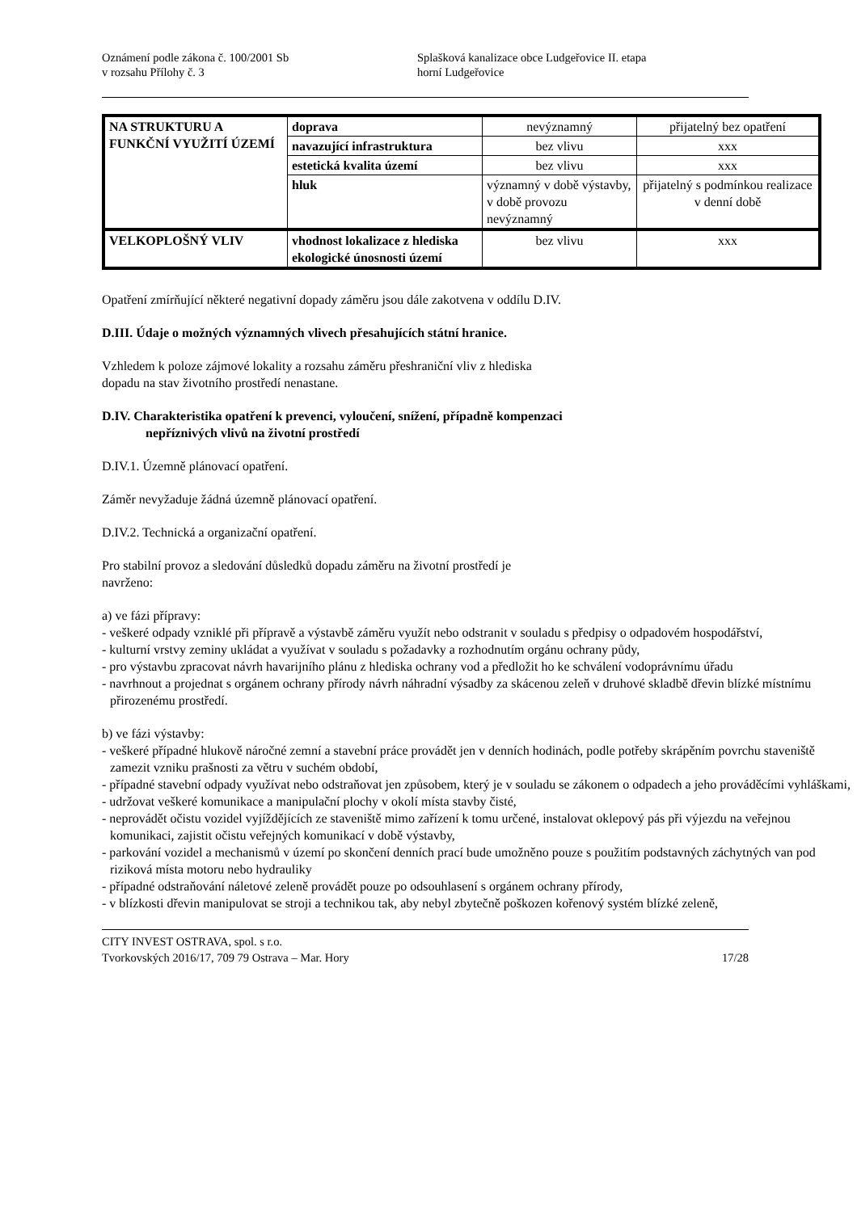Oznámení podle zákona č. 100/2001 Sb
v rozsahu Přílohy č. 3
Splašková kanalizace obce Ludgeřovice II. etapa
horní Ludgeřovice
| NA STRUKTURU A FUNKČNÍ VYUŽITÍ ÚZEMÍ | doprava | nevýznamný | přijatelný bez opatření |
| | navazující infrastruktura | bez vlivu | xxx |
| | estetická kvalita území | bez vlivu | xxx |
| | hluk | významný v době výstavby, v době provozu nevýznamný | přijatelný s podmínkou realizace v denní době |
| VELKOPLOŠNÝ VLIV | vhodnost lokalizace z hlediska ekologické únosnosti území | bez vlivu | xxx |
Opatření zmírňující některé negativní dopady záměru jsou dále zakotvena v oddílu D.IV.
D.III. Údaje o možných významných vlivech přesahujících státní hranice.
Vzhledem k poloze zájmové lokality a rozsahu záměru přeshraniční vliv z hlediska
dopadu na stav životního prostředí nenastane.
D.IV. Charakteristika opatření k prevenci, vyloučení, snížení, případně kompenzaci
nepříznivých vlivů na životní prostředí
D.IV.1. Územně plánovací opatření.
Záměr nevyžaduje žádná územně plánovací opatření.
D.IV.2. Technická a organizační opatření.
Pro stabilní provoz a sledování důsledků dopadu záměru na životní prostředí je
navrženo:
a) ve fázi přípravy:
- veškeré odpady vzniklé při přípravě a výstavbě záměru využít nebo odstranit v souladu s předpisy o odpadovém hospodářství,
- kulturní vrstvy zeminy ukládat a využívat v souladu s požadavky a rozhodnutím orgánu ochrany půdy,
- pro výstavbu zpracovat návrh havarijního plánu z hlediska ochrany vod a předložit ho ke schválení vodoprávnímu úřadu
- navrhnout a projednat s orgánem ochrany přírody návrh náhradní výsadby za skácenou zeleň v druhové skladbě dřevin blízké místnímu přirozenému prostředí.
b) ve fázi výstavby:
- veškeré případné hlukově náročné zemní a stavební práce provádět jen v denních hodinách, podle potřeby skrápěním povrchu staveniště zamezit vzniku prašnosti za větru v suchém období,
- případné stavební odpady využívat nebo odstraňovat jen způsobem, který je v souladu se zákonem o odpadech a jeho prováděcími vyhláškami,
- udržovat veškeré komunikace a manipulační plochy v okolí místa stavby čisté,
- neprovádět očistu vozidel vyjíždějících ze staveniště mimo zařízení k tomu určené, instalovat oklepový pás při výjezdu na veřejnou komunikaci, zajistit očistu veřejných komunikací v době výstavby,
- parkování vozidel a mechanismů v území po skončení denních prací bude umožněno pouze s použitím podstavných záchytných van pod riziková místa motoru nebo hydrauliky
- případné odstraňování náletové zeleně provádět pouze po odsouhlasení s orgánem ochrany přírody,
- v blízkosti dřevin manipulovat se stroji a technikou tak, aby nebyl zbytečně poškozen kořenový systém blízké zeleně,
CITY INVEST OSTRAVA, spol. s r.o.
Tvorkovských 2016/17, 709 79 Ostrava – Mar. Hory 17/28